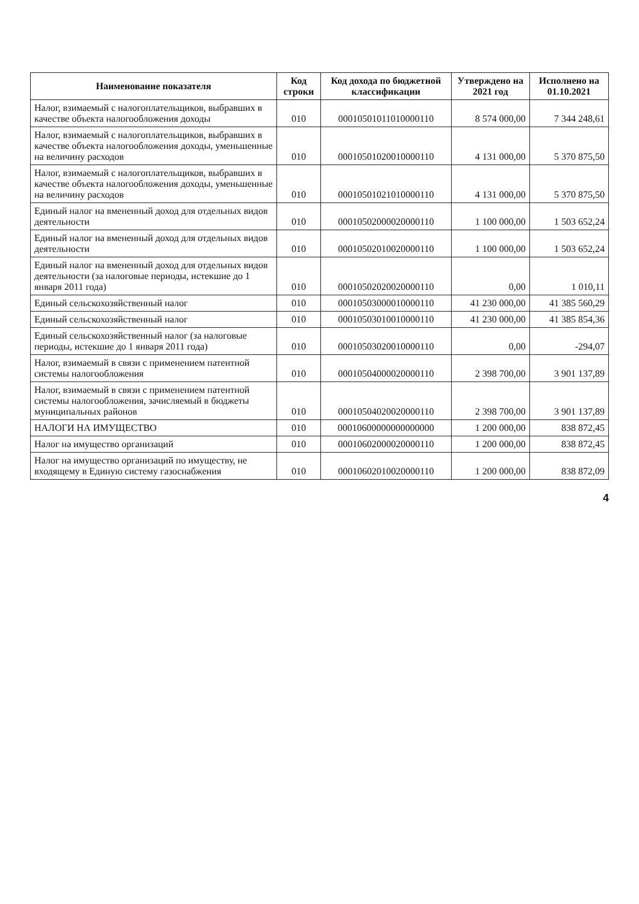| Наименование показателя | Код строки | Код дохода по бюджетной классификации | Утверждено на 2021 год | Исполнено на 01.10.2021 |
| --- | --- | --- | --- | --- |
| Налог, взимаемый с налогоплательщиков, выбравших в качестве объекта налогообложения доходы | 010 | 00010501011010000110 | 8 574 000,00 | 7 344 248,61 |
| Налог, взимаемый с налогоплательщиков, выбравших в качестве объекта налогообложения доходы, уменьшенные на величину расходов | 010 | 00010501020010000110 | 4 131 000,00 | 5 370 875,50 |
| Налог, взимаемый с налогоплательщиков, выбравших в качестве объекта налогообложения доходы, уменьшенные на величину расходов | 010 | 00010501021010000110 | 4 131 000,00 | 5 370 875,50 |
| Единый налог на вмененный доход для отдельных видов деятельности | 010 | 00010502000020000110 | 1 100 000,00 | 1 503 652,24 |
| Единый налог на вмененный доход для отдельных видов деятельности | 010 | 00010502010020000110 | 1 100 000,00 | 1 503 652,24 |
| Единый налог на вмененный доход для отдельных видов деятельности (за налоговые периоды, истекшие до 1 января 2011 года) | 010 | 00010502020020000110 | 0,00 | 1 010,11 |
| Единый сельскохозяйственный налог | 010 | 00010503000010000110 | 41 230 000,00 | 41 385 560,29 |
| Единый сельскохозяйственный налог | 010 | 00010503010010000110 | 41 230 000,00 | 41 385 854,36 |
| Единый сельскохозяйственный налог (за налоговые периоды, истекшие до 1 января 2011 года) | 010 | 00010503020010000110 | 0,00 | -294,07 |
| Налог, взимаемый в связи с применением патентной системы налогообложения | 010 | 00010504000020000110 | 2 398 700,00 | 3 901 137,89 |
| Налог, взимаемый в связи с применением патентной системы налогообложения, зачисляемый в бюджеты муниципальных районов | 010 | 00010504020020000110 | 2 398 700,00 | 3 901 137,89 |
| НАЛОГИ НА ИМУЩЕСТВО | 010 | 00010600000000000000 | 1 200 000,00 | 838 872,45 |
| Налог на имущество организаций | 010 | 00010602000020000110 | 1 200 000,00 | 838 872,45 |
| Налог на имущество организаций по имуществу, не входящему в Единую систему газоснабжения | 010 | 00010602010020000110 | 1 200 000,00 | 838 872,09 |
4